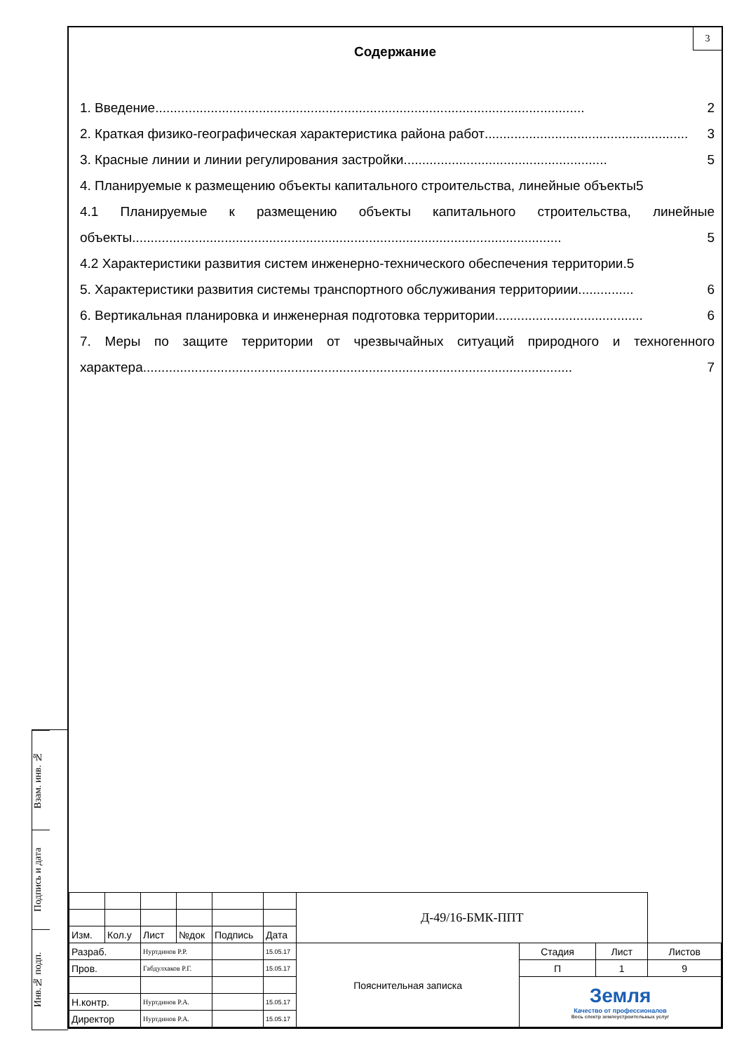Взам. инв. №
Подпись и дата
Инв.№ подп.
3
Содержание
1. Введение.................................................................................................................... 2
2. Краткая физико-географическая характеристика района работ....................................................... 3
3. Красные линии и линии регулирования застройки ....................................................... 5
4. Планируемые к размещению объекты капитального строительства, линейные объекты 5
4.1 Планируемые к размещению объекты капитального строительства, линейные
объекты.................................................................................................................... 5
4.2 Характеристики развития систем инженерно-технического обеспечения территории.5
5. Характеристики развития системы транспортного обслуживания территориии. .............. 6
6. Вертикальная планировка и инженерная подготовка территории........................................ 6
7. Меры по защите территории от чрезвычайных ситуаций природного и техногенного
характера.................................................................................................................... 7
| | | | | | | Д-49/16-БМК-ППТ | | | |
| Изм. | Кол.у | Лист | №док | Подпись | Дата | | | | |
| Разраб. | | Нуртдинов Р.Р. | | | 15.05.17 | Пояснительная записка | Стадия | Лист | Листов |
| Пров. | | Габдулхаков Р.Г. | | | 15.05.17 | | П | 1 | 9 |
| | | | | | | | Земля Качество от профессионалов Весь спектр землеустроительных услуг | | |
| Н.контр. | | Нуртдинов Р.А. | | | 15.05.17 | | | | |
| Директор | | Нуртдинов Р.А. | | | 15.05.17 | | | | |